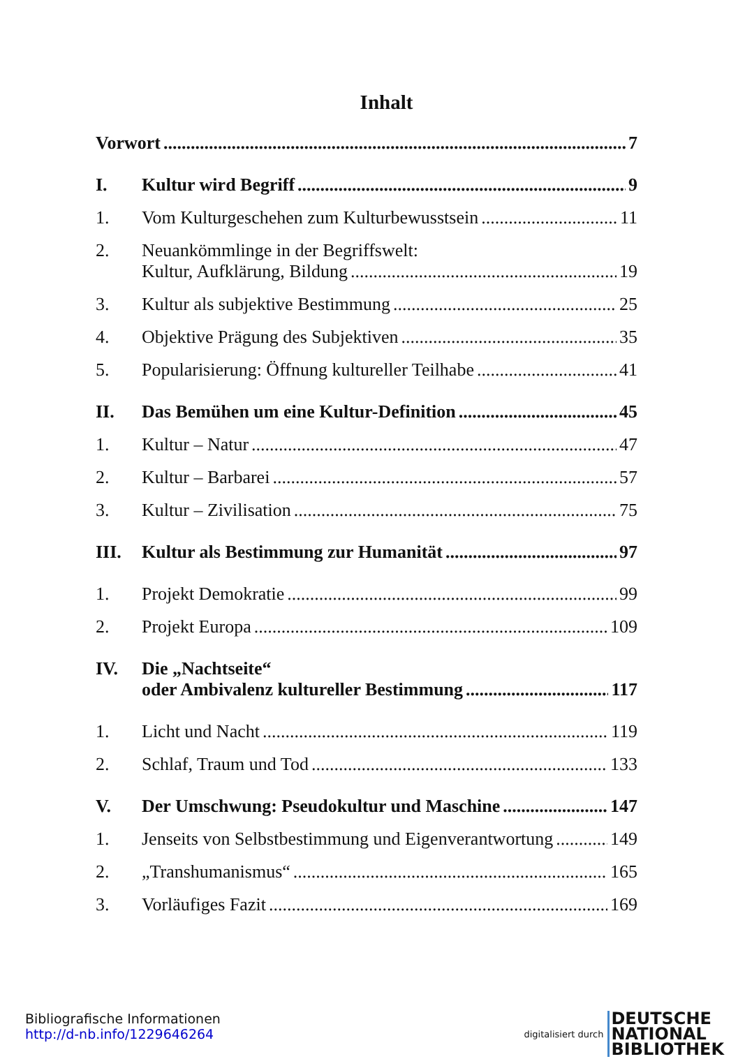Inhalt
Vorwort
7
I.
Kultur wird Begriff
9
1.
Vom Kulturgeschehen zum Kulturbewusstsein
11
2.
Neuankömmlinge in der Begriffswelt:
Kultur, Aufklärung, Bildung
19
3.
Kultur als subjektive Bestimmung
25
4.
Objektive Prägung des Subjektiven
35
5.
Popularisierung: Öffnung kultureller Teilhabe
41
II.
Das Bemühen um eine Kultur-Definition
45
1.
Kultur – Natur
47
2.
Kultur – Barbarei
57
3.
Kultur – Zivilisation
75
III.
Kultur als Bestimmung zur Humanität
97
1.
Projekt Demokratie
99
2.
Projekt Europa
109
IV.
Die „Nachtseite“
oder Ambivalenz kultureller Bestimmung
117
1.
Licht und Nacht
119
2.
Schlaf, Traum und Tod
133
V.
Der Umschwung: Pseudokultur und Maschine
147
1.
Jenseits von Selbstbestimmung und Eigenverantwortung
149
2.
„Transhumanismus“
165
3.
Vorläufiges Fazit
169
Bibliografische Informationen
http://d-nb.info/1229646264
digitalisiert durch DEUTSCHE
NATIONAL
BIBLIOTHEK